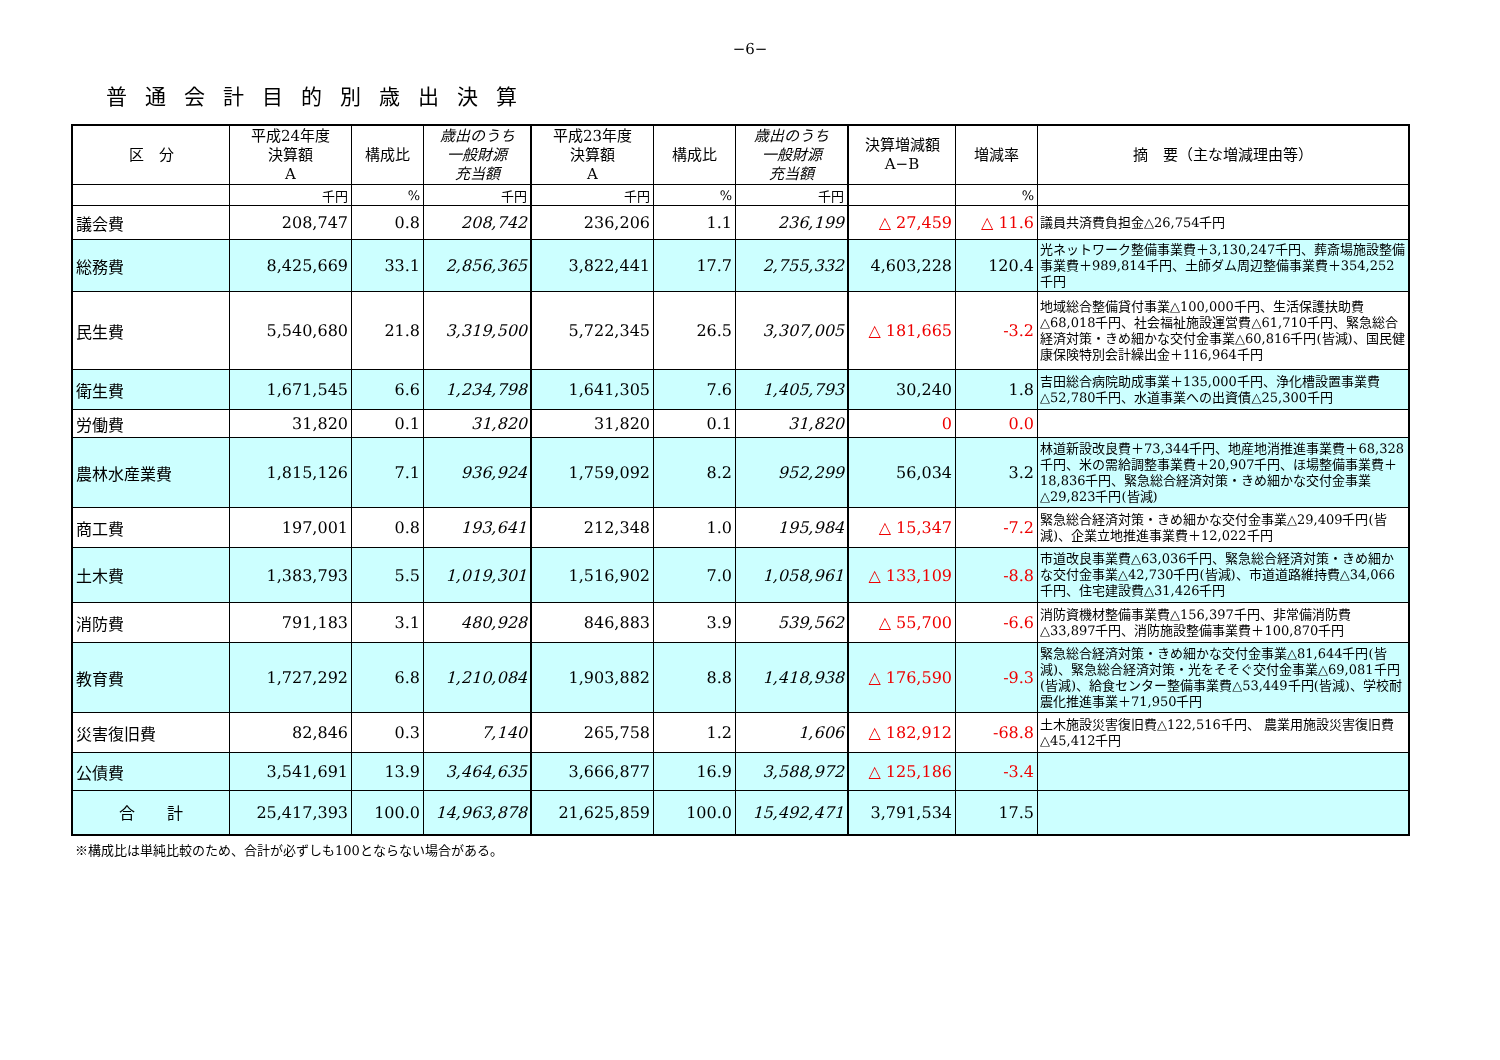−6−
普通会計目的別歳出決算
| 区 分 | 平成24年度 決算額 A | 構成比 | 歳出のうち 一般財源 充当額 | 平成23年度 決算額 A | 構成比 | 歳出のうち 一般財源 充当額 | 決算増減額 A−B | 増減率 | 摘 要（主な増減理由等） |
| --- | --- | --- | --- | --- | --- | --- | --- | --- | --- |
| | 千円 | % | 千円 | 千円 | % | 千円 | | % | |
| 議会費 | 208,747 | 0.8 | 208,742 | 236,206 | 1.1 | 236,199 | △ 27,459 | △ 11.6 | 議員共済費負担金△26,754千円 |
| 総務費 | 8,425,669 | 33.1 | 2,856,365 | 3,822,441 | 17.7 | 2,755,332 | 4,603,228 | 120.4 | 光ネットワーク整備事業費＋3,130,247千円、葬斎場施設整備事業費＋989,814千円、土師ダム周辺整備事業費＋354,252千円 |
| 民生費 | 5,540,680 | 21.8 | 3,319,500 | 5,722,345 | 26.5 | 3,307,005 | △ 181,665 | -3.2 | 地域総合整備貸付事業△100,000千円、生活保護扶助費△68,018千円、社会福祉施設運営費△61,710千円、緊急総合経済対策・きめ細かな交付金事業△60,816千円(皆減)、国民健康保険特別会計繰出金＋116,964千円 |
| 衛生費 | 1,671,545 | 6.6 | 1,234,798 | 1,641,305 | 7.6 | 1,405,793 | 30,240 | 1.8 | 吉田総合病院助成事業＋135,000千円、浄化槽設置事業費△52,780千円、水道事業への出資債△25,300千円 |
| 労働費 | 31,820 | 0.1 | 31,820 | 31,820 | 0.1 | 31,820 | 0 | 0.0 | |
| 農林水産業費 | 1,815,126 | 7.1 | 936,924 | 1,759,092 | 8.2 | 952,299 | 56,034 | 3.2 | 林道新設改良費＋73,344千円、地産地消推進事業費＋68,328千円、米の需給調整事業費＋20,907千円、ほ場整備事業費＋18,836千円、緊急総合経済対策・きめ細かな交付金事業△29,823千円(皆減) |
| 商工費 | 197,001 | 0.8 | 193,641 | 212,348 | 1.0 | 195,984 | △ 15,347 | -7.2 | 緊急総合経済対策・きめ細かな交付金事業△29,409千円(皆減)、企業立地推進事業費＋12,022千円 |
| 土木費 | 1,383,793 | 5.5 | 1,019,301 | 1,516,902 | 7.0 | 1,058,961 | △ 133,109 | -8.8 | 市道改良事業費△63,036千円、緊急総合経済対策・きめ細かな交付金事業△42,730千円(皆減)、市道道路維持費△34,066千円、住宅建設費△31,426千円 |
| 消防費 | 791,183 | 3.1 | 480,928 | 846,883 | 3.9 | 539,562 | △ 55,700 | -6.6 | 消防資機材整備事業費△156,397千円、非常備消防費△33,897千円、消防施設整備事業費＋100,870千円 |
| 教育費 | 1,727,292 | 6.8 | 1,210,084 | 1,903,882 | 8.8 | 1,418,938 | △ 176,590 | -9.3 | 緊急総合経済対策・きめ細かな交付金事業△81,644千円(皆減)、緊急総合経済対策・光をそそぐ交付金事業△69,081千円(皆減)、給食センター整備事業費△53,449千円(皆減)、学校耐震化推進事業＋71,950千円 |
| 災害復旧費 | 82,846 | 0.3 | 7,140 | 265,758 | 1.2 | 1,606 | △ 182,912 | -68.8 | 土木施設災害復旧費△122,516千円、 農業用施設災害復旧費△45,412千円 |
| 公債費 | 3,541,691 | 13.9 | 3,464,635 | 3,666,877 | 16.9 | 3,588,972 | △ 125,186 | -3.4 | |
| 合 計 | 25,417,393 | 100.0 | 14,963,878 | 21,625,859 | 100.0 | 15,492,471 | 3,791,534 | 17.5 | |
※構成比は単純比較のため、合計が必ずしも100とならない場合がある。